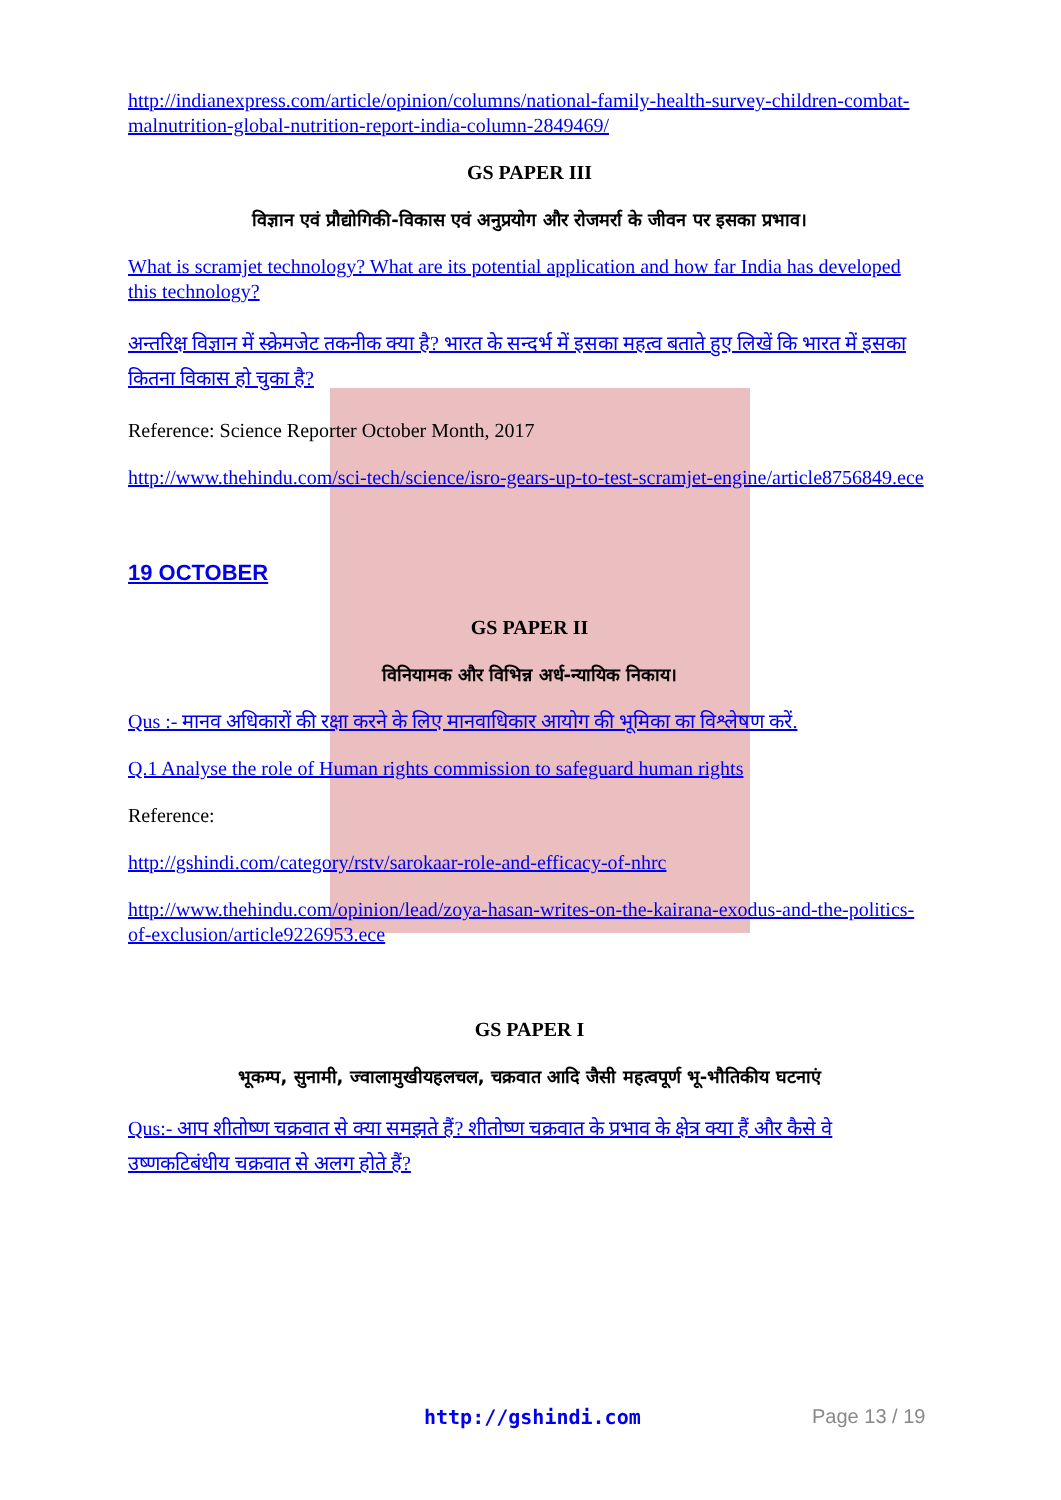http://indianexpress.com/article/opinion/columns/national-family-health-survey-children-combat-malnutrition-global-nutrition-report-india-column-2849469/
GS PAPER III
विज्ञान एवं प्रौद्योगिकी-विकास एवं अनुप्रयोग और रोजमर्रा के जीवन पर इसका प्रभाव।
What is scramjet technology? What are its potential application and how far India has developed this technology?
अन्तरिक्ष विज्ञान में स्क्रेमजेट तकनीक क्या है? भारत के सन्दर्भ में इसका महत्व बताते हुए लिखें कि भारत में इसका कितना विकास हो चुका है?
Reference: Science Reporter October Month, 2017
http://www.thehindu.com/sci-tech/science/isro-gears-up-to-test-scramjet-engine/article8756849.ece
19 OCTOBER
GS PAPER II
विनियामक और विभिन्न अर्ध-न्यायिक निकाय।
Qus :- मानव अधिकारों की रक्षा करने के लिए मानवाधिकार आयोग की भूमिका का विश्लेषण करें.
Q.1 Analyse the role of Human rights commission to safeguard human rights
Reference:
http://gshindi.com/category/rstv/sarokaar-role-and-efficacy-of-nhrc
http://www.thehindu.com/opinion/lead/zoya-hasan-writes-on-the-kairana-exodus-and-the-politics-of-exclusion/article9226953.ece
GS PAPER I
भूकम्प, सुनामी, ज्वालामुखीयहलचल, चक्रवात आदि जैसी महत्वपूर्ण भू-भौतिकीय घटनाएं
Qus:- आप शीतोष्ण चक्रवात से क्या समझते हैं? शीतोष्ण चक्रवात के प्रभाव के क्षेत्र क्या हैं और कैसे वे उष्णकटिबंधीय चक्रवात से अलग होते हैं?
http://gshindi.com Page 13 / 19